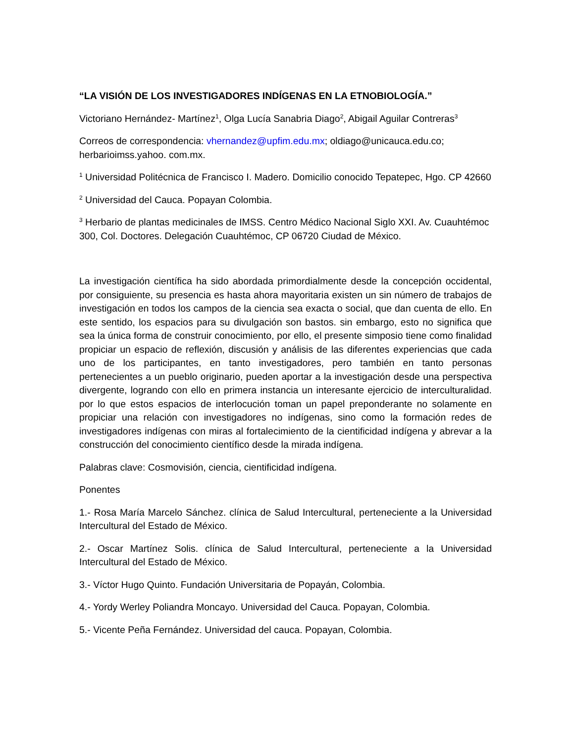“LA VISIÓN DE LOS INVESTIGADORES INDÍGENAS EN LA ETNOBIOLOGÍA.”
Victoriano Hernández- Martínez<sup>1</sup>, Olga Lucía Sanabria Diago<sup>2</sup>, Abigail Aguilar Contreras<sup>3</sup>
Correos de correspondencia: vhernandez@upfim.edu.mx; oldiago@unicauca.edu.co; herbarioimss.yahoo. com.mx.
<sup>1</sup> Universidad Politécnica de Francisco I. Madero. Domicilio conocido Tepatepec, Hgo. CP 42660
<sup>2</sup> Universidad del Cauca. Popayan Colombia.
<sup>3</sup> Herbario de plantas medicinales de IMSS. Centro Médico Nacional Siglo XXI. Av. Cuauhtémoc 300, Col. Doctores. Delegación Cuauhtémoc, CP 06720 Ciudad de México.
La investigación científica ha sido abordada primordialmente desde la concepción occidental, por consiguiente, su presencia es hasta ahora mayoritaria existen un sin número de trabajos de investigación en todos los campos de la ciencia sea exacta o social, que dan cuenta de ello. En este sentido, los espacios para su divulgación son bastos. sin embargo, esto no significa que sea la única forma de construir conocimiento, por ello, el presente simposio tiene como finalidad propiciar un espacio de reflexión, discusión y análisis de las diferentes experiencias que cada uno de los participantes, en tanto investigadores, pero también en tanto personas pertenecientes a un pueblo originario, pueden aportar a la investigación desde una perspectiva divergente, logrando con ello en primera instancia un interesante ejercicio de interculturalidad. por lo que estos espacios de interlocución toman un papel preponderante no solamente en propiciar una relación con investigadores no indígenas, sino como la formación redes de investigadores indígenas con miras al fortalecimiento de la cientificidad indígena y abrevar a la construcción del conocimiento científico desde la mirada indígena.
Palabras clave: Cosmovisión, ciencia, cientificidad indígena.
Ponentes
1.- Rosa María Marcelo Sánchez. clínica de Salud Intercultural, perteneciente a la Universidad Intercultural del Estado de México.
2.- Oscar Martínez Solis. clínica de Salud Intercultural, perteneciente a la Universidad Intercultural del Estado de México.
3.- Víctor Hugo Quinto. Fundación Universitaria de Popayán, Colombia.
4.- Yordy Werley Poliandra Moncayo. Universidad del Cauca. Popayan, Colombia.
5.- Vicente Peña Fernández. Universidad del cauca. Popayan, Colombia.